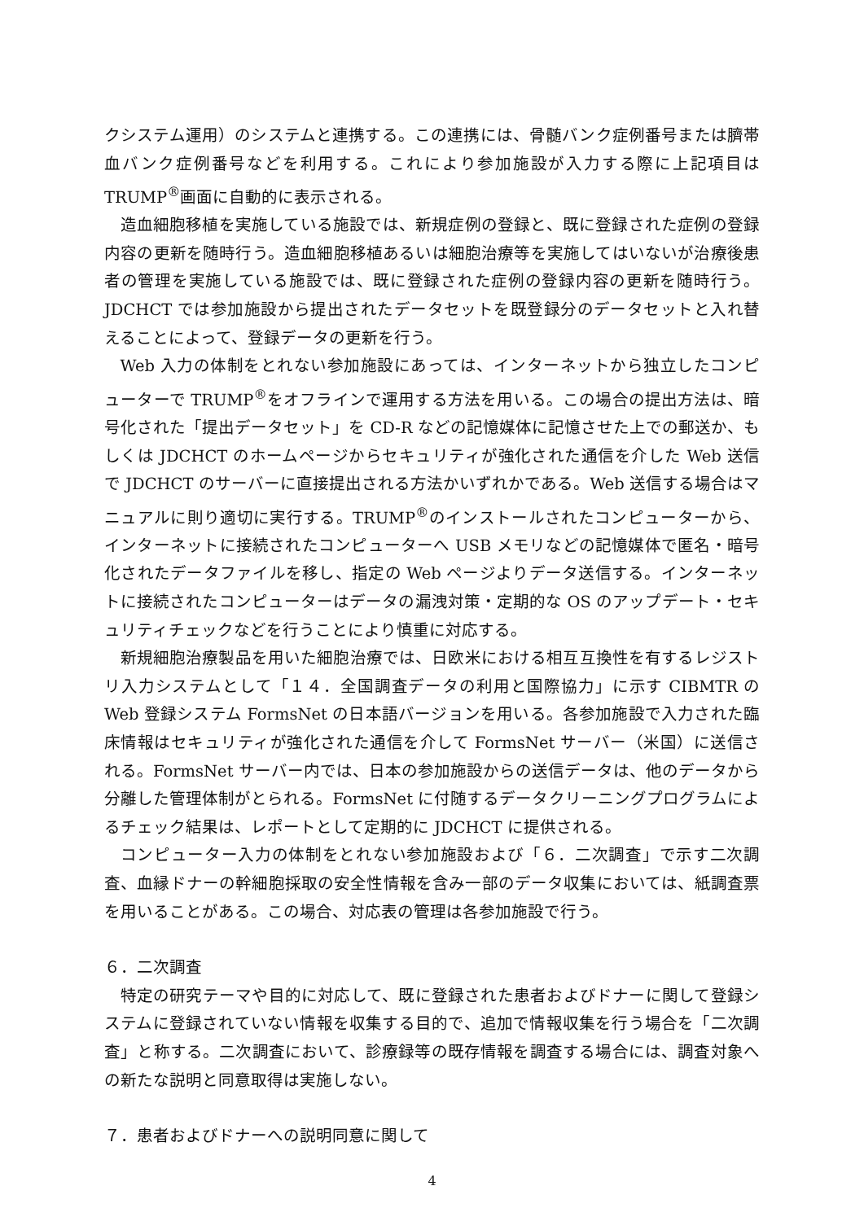クシステム運用）のシステムと連携する。この連携には、骨髄バンク症例番号または臍帯血バンク症例番号などを利用する。これにより参加施設が入力する際に上記項目は TRUMP<sup>®</sup>画面に自動的に表示される。
造血細胞移植を実施している施設では、新規症例の登録と、既に登録された症例の登録内容の更新を随時行う。造血細胞移植あるいは細胞治療等を実施してはいないが治療後患者の管理を実施している施設では、既に登録された症例の登録内容の更新を随時行う。JDCHCT では参加施設から提出されたデータセットを既登録分のデータセットと入れ替えることによって、登録データの更新を行う。
Web 入力の体制をとれない参加施設にあっては、インターネットから独立したコンピューターで TRUMP<sup>®</sup>をオフラインで運用する方法を用いる。この場合の提出方法は、暗号化された「提出データセット」を CD-R などの記憶媒体に記憶させた上での郵送か、もしくは JDCHCT のホームページからセキュリティが強化された通信を介した Web 送信で JDCHCT のサーバーに直接提出される方法かいずれかである。Web 送信する場合はマニュアルに則り適切に実行する。TRUMP<sup>®</sup>のインストールされたコンピューターから、インターネットに接続されたコンピューターへ USB メモリなどの記憶媒体で匿名・暗号化されたデータファイルを移し、指定の Web ページよりデータ送信する。インターネットに接続されたコンピューターはデータの漏洩対策・定期的な OS のアップデート・セキュリティチェックなどを行うことにより慎重に対応する。
新規細胞治療製品を用いた細胞治療では、日欧米における相互互換性を有するレジストリ入力システムとして「１４．全国調査データの利用と国際協力」に示す CIBMTR の Web 登録システム FormsNet の日本語バージョンを用いる。各参加施設で入力された臨床情報はセキュリティが強化された通信を介して FormsNet サーバー（米国）に送信される。FormsNet サーバー内では、日本の参加施設からの送信データは、他のデータから分離した管理体制がとられる。FormsNet に付随するデータクリーニングプログラムによるチェック結果は、レポートとして定期的に JDCHCT に提供される。
コンピューター入力の体制をとれない参加施設および「６．二次調査」で示す二次調査、血縁ドナーの幹細胞採取の安全性情報を含み一部のデータ収集においては、紙調査票を用いることがある。この場合、対応表の管理は各参加施設で行う。
６．二次調査
特定の研究テーマや目的に対応して、既に登録された患者およびドナーに関して登録システムに登録されていない情報を収集する目的で、追加で情報収集を行う場合を「二次調査」と称する。二次調査において、診療録等の既存情報を調査する場合には、調査対象への新たな説明と同意取得は実施しない。
７．患者およびドナーへの説明同意に関して
4